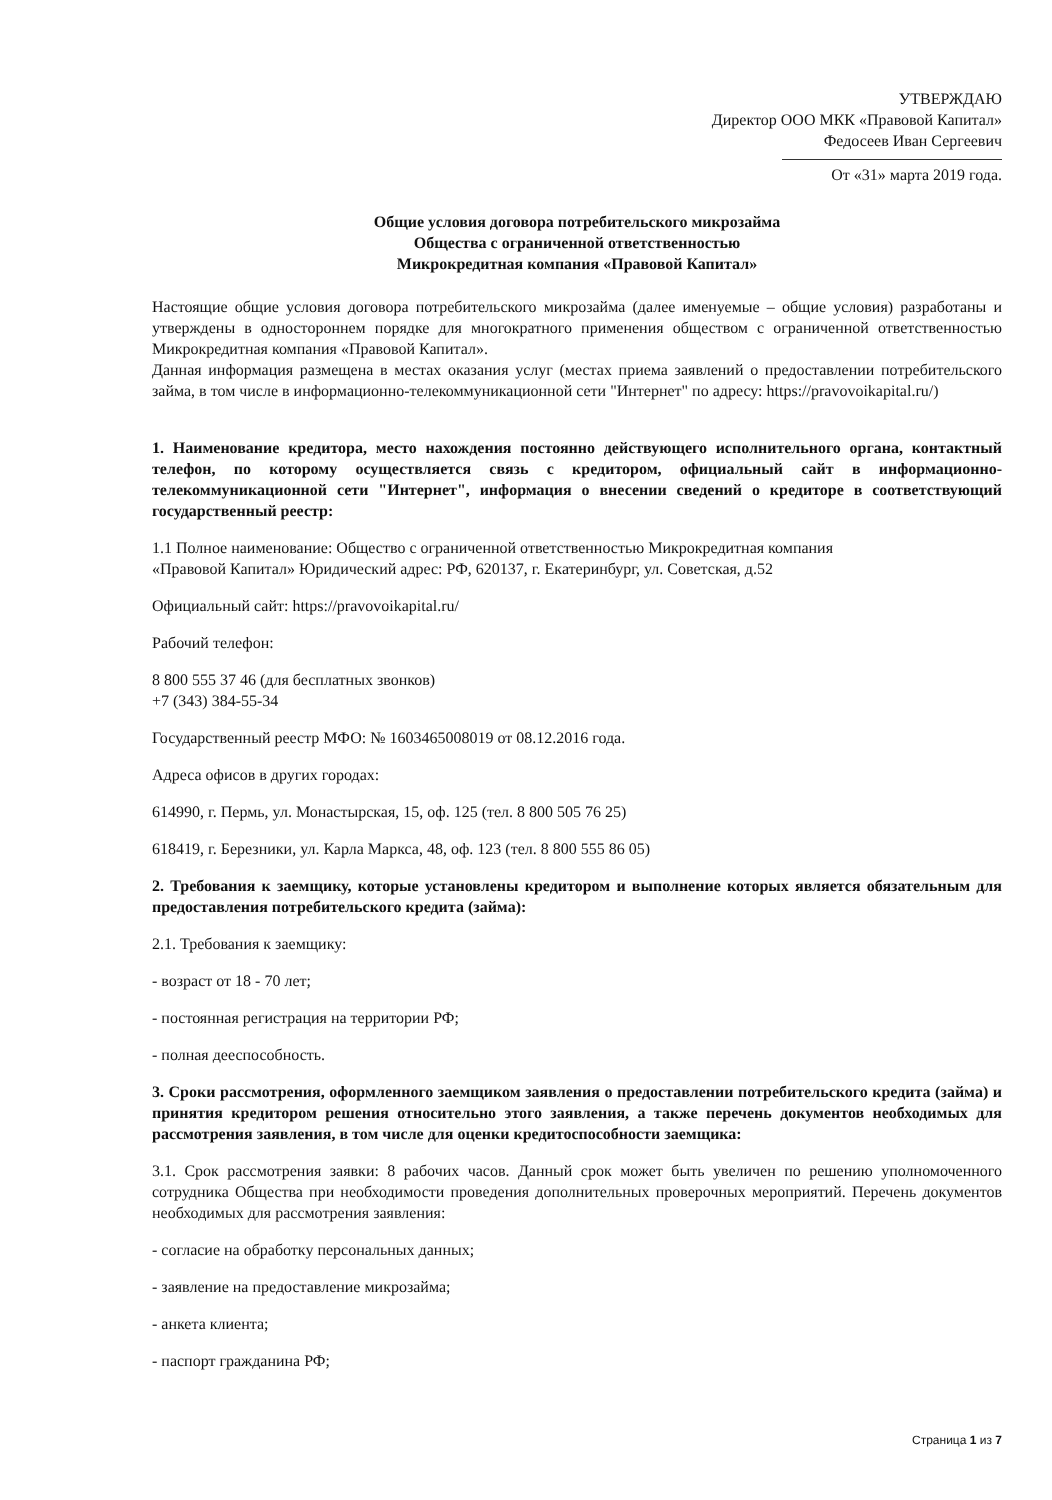УТВЕРЖДАЮ
Директор ООО МКК «Правовой Капитал»
Федосеев Иван Сергеевич
От «31» марта 2019 года.
Общие условия договора потребительского микрозайма
Общества с ограниченной ответственностью
Микрокредитная компания «Правовой Капитал»
Настоящие общие условия договора потребительского микрозайма (далее именуемые – общие условия) разработаны и утверждены в одностороннем порядке для многократного применения обществом с ограниченной ответственностью Микрокредитная компания «Правовой Капитал».
Данная информация размещена в местах оказания услуг (местах приема заявлений о предоставлении потребительского займа, в том числе в информационно-телекоммуникационной сети "Интернет" по адресу: https://pravovoikapital.ru/)
1. Наименование кредитора, место нахождения постоянно действующего исполнительного органа, контактный телефон, по которому осуществляется связь с кредитором, официальный сайт в информационно-телекоммуникационной сети "Интернет", информация о внесении сведений о кредиторе в соответствующий государственный реестр:
1.1 Полное наименование: Общество с ограниченной ответственностью Микрокредитная компания
«Правовой Капитал» Юридический адрес: РФ, 620137, г. Екатеринбург, ул. Советская, д.52
Официальный сайт: https://pravovoikapital.ru/
Рабочий телефон:
8 800 555 37 46 (для бесплатных звонков)
+7 (343) 384-55-34
Государственный реестр МФО: № 1603465008019 от 08.12.2016 года.
Адреса офисов в других городах:
614990, г. Пермь, ул. Монастырская, 15, оф. 125 (тел. 8 800 505 76 25)
618419, г. Березники, ул. Карла Маркса, 48, оф. 123 (тел. 8 800 555 86 05)
2. Требования к заемщику, которые установлены кредитором и выполнение которых является обязательным для предоставления потребительского кредита (займа):
2.1. Требования к заемщику:
- возраст от 18 - 70 лет;
- постоянная регистрация на территории РФ;
- полная дееспособность.
3. Сроки рассмотрения, оформленного заемщиком заявления о предоставлении потребительского кредита (займа) и принятия кредитором решения относительно этого заявления, а также перечень документов необходимых для рассмотрения заявления, в том числе для оценки кредитоспособности заемщика:
3.1. Срок рассмотрения заявки: 8 рабочих часов. Данный срок может быть увеличен по решению уполномоченного сотрудника Общества при необходимости проведения дополнительных проверочных мероприятий. Перечень документов необходимых для рассмотрения заявления:
- согласие на обработку персональных данных;
- заявление на предоставление микрозайма;
- анкета клиента;
- паспорт гражданина РФ;
Страница 1 из 7